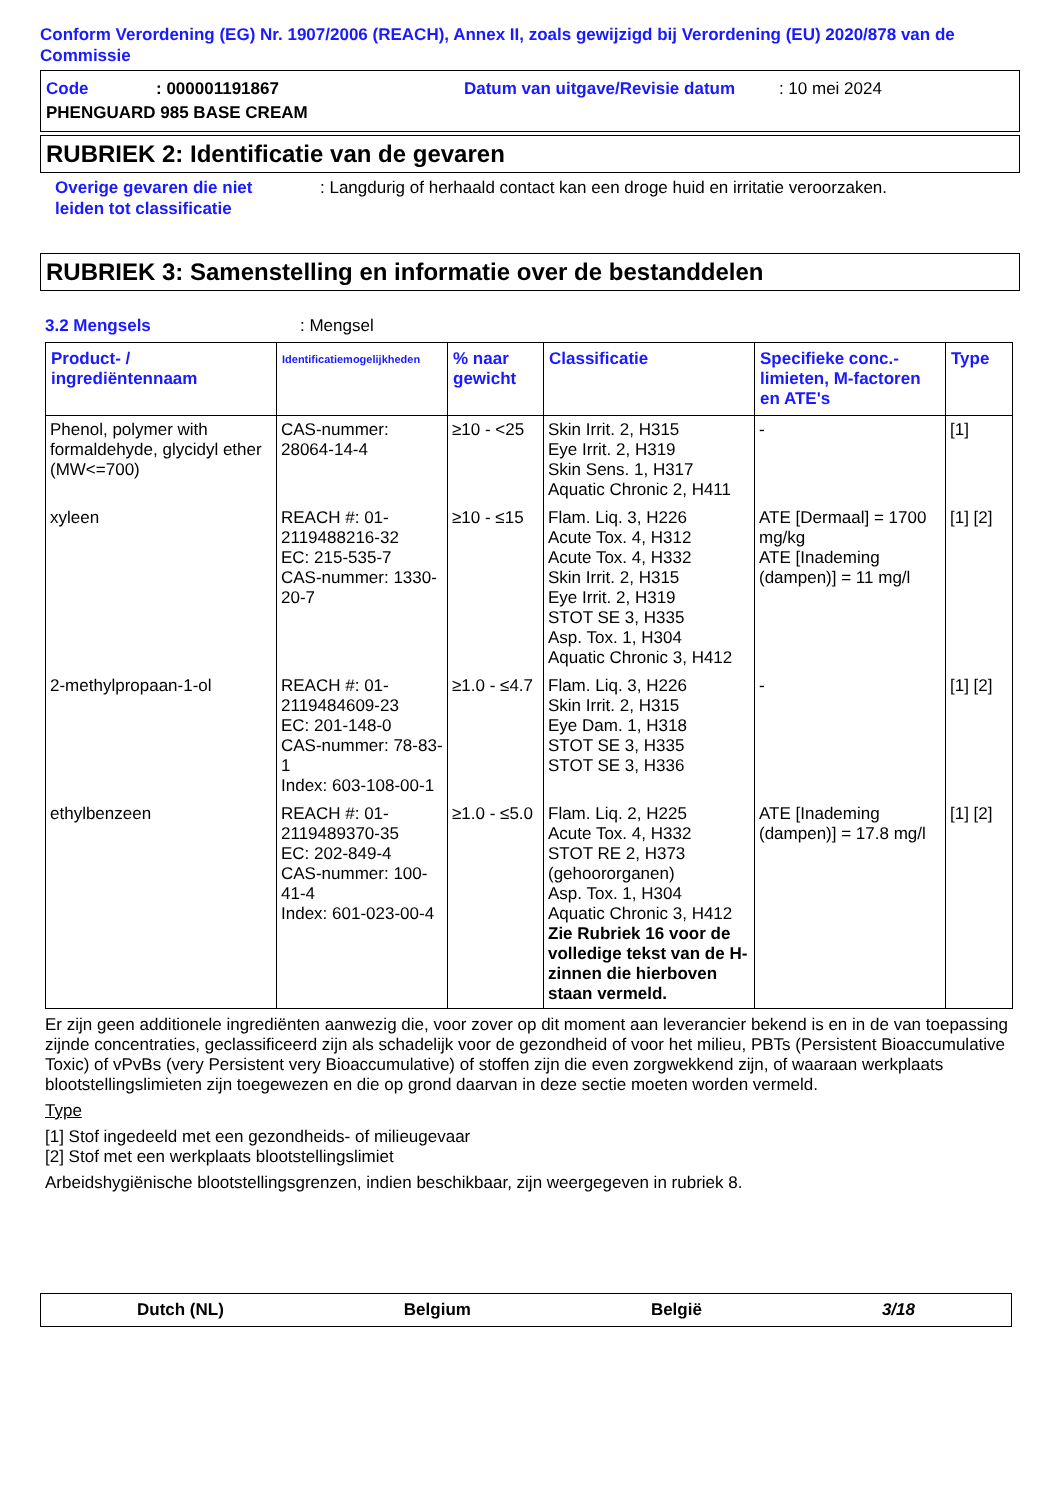Conform Verordening (EG) Nr. 1907/2006 (REACH), Annex II, zoals gewijzigd bij Verordening (EU) 2020/878 van de Commissie
Code: 000001191867 Datum van uitgave/Revisie datum: 10 mei 2024
PHENGUARD 985 BASE CREAM
RUBRIEK 2: Identificatie van de gevaren
Overige gevaren die niet leiden tot classificatie: Langdurig of herhaald contact kan een droge huid en irritatie veroorzaken.
RUBRIEK 3: Samenstelling en informatie over de bestanddelen
3.2 Mengsels: Mengsel
| Product- / ingrediëntennaam | Identificatiemogelijkheden | % naar gewicht | Classificatie | Specifieke conc.-limieten, M-factoren en ATE's | Type |
| --- | --- | --- | --- | --- | --- |
| Phenol, polymer with formaldehyde, glycidyl ether (MW<=700) | CAS-nummer: 28064-14-4 | ≥10 - <25 | Skin Irrit. 2, H315 Eye Irrit. 2, H319 Skin Sens. 1, H317 Aquatic Chronic 2, H411 | - | [1] |
| xyleen | REACH #: 01-2119488216-32 EC: 215-535-7 CAS-nummer: 1330-20-7 | ≥10 - ≤15 | Flam. Liq. 3, H226 Acute Tox. 4, H312 Acute Tox. 4, H332 Skin Irrit. 2, H315 Eye Irrit. 2, H319 STOT SE 3, H335 Asp. Tox. 1, H304 Aquatic Chronic 3, H412 | ATE [Dermaal] = 1700 mg/kg ATE [Inademing (dampen)] = 11 mg/l | [1] [2] |
| 2-methylpropaan-1-ol | REACH #: 01-2119484609-23 EC: 201-148-0 CAS-nummer: 78-83-1 Index: 603-108-00-1 | ≥1.0 - ≤4.7 | Flam. Liq. 3, H226 Skin Irrit. 2, H315 Eye Dam. 1, H318 STOT SE 3, H335 STOT SE 3, H336 | - | [1] [2] |
| ethylbenzeen | REACH #: 01-2119489370-35 EC: 202-849-4 CAS-nummer: 100-41-4 Index: 601-023-00-4 | ≥1.0 - ≤5.0 | Flam. Liq. 2, H225 Acute Tox. 4, H332 STOT RE 2, H373 (gehoororganen) Asp. Tox. 1, H304 Aquatic Chronic 3, H412 Zie Rubriek 16 voor de volledige tekst van de H-zinnen die hierboven staan vermeld. | ATE [Inademing (dampen)] = 17.8 mg/l | [1] [2] |
Er zijn geen additionele ingrediënten aanwezig die, voor zover op dit moment aan leverancier bekend is en in de van toepassing zijnde concentraties, geclassificeerd zijn als schadelijk voor de gezondheid of voor het milieu, PBTs (Persistent Bioaccumulative Toxic) of vPvBs (very Persistent very Bioaccumulative) of stoffen zijn die even zorgwekkend zijn, of waaraan werkplaats blootstellingslimieten zijn toegewezen en die op grond daarvan in deze sectie moeten worden vermeld.
Type
[1] Stof ingedeeld met een gezondheids- of milieugevaar
[2] Stof met een werkplaats blootstellingslimiet
Arbeidshygiënische blootstellingsgrenzen, indien beschikbaar, zijn weergegeven in rubriek 8.
Dutch (NL) Belgium België 3/18